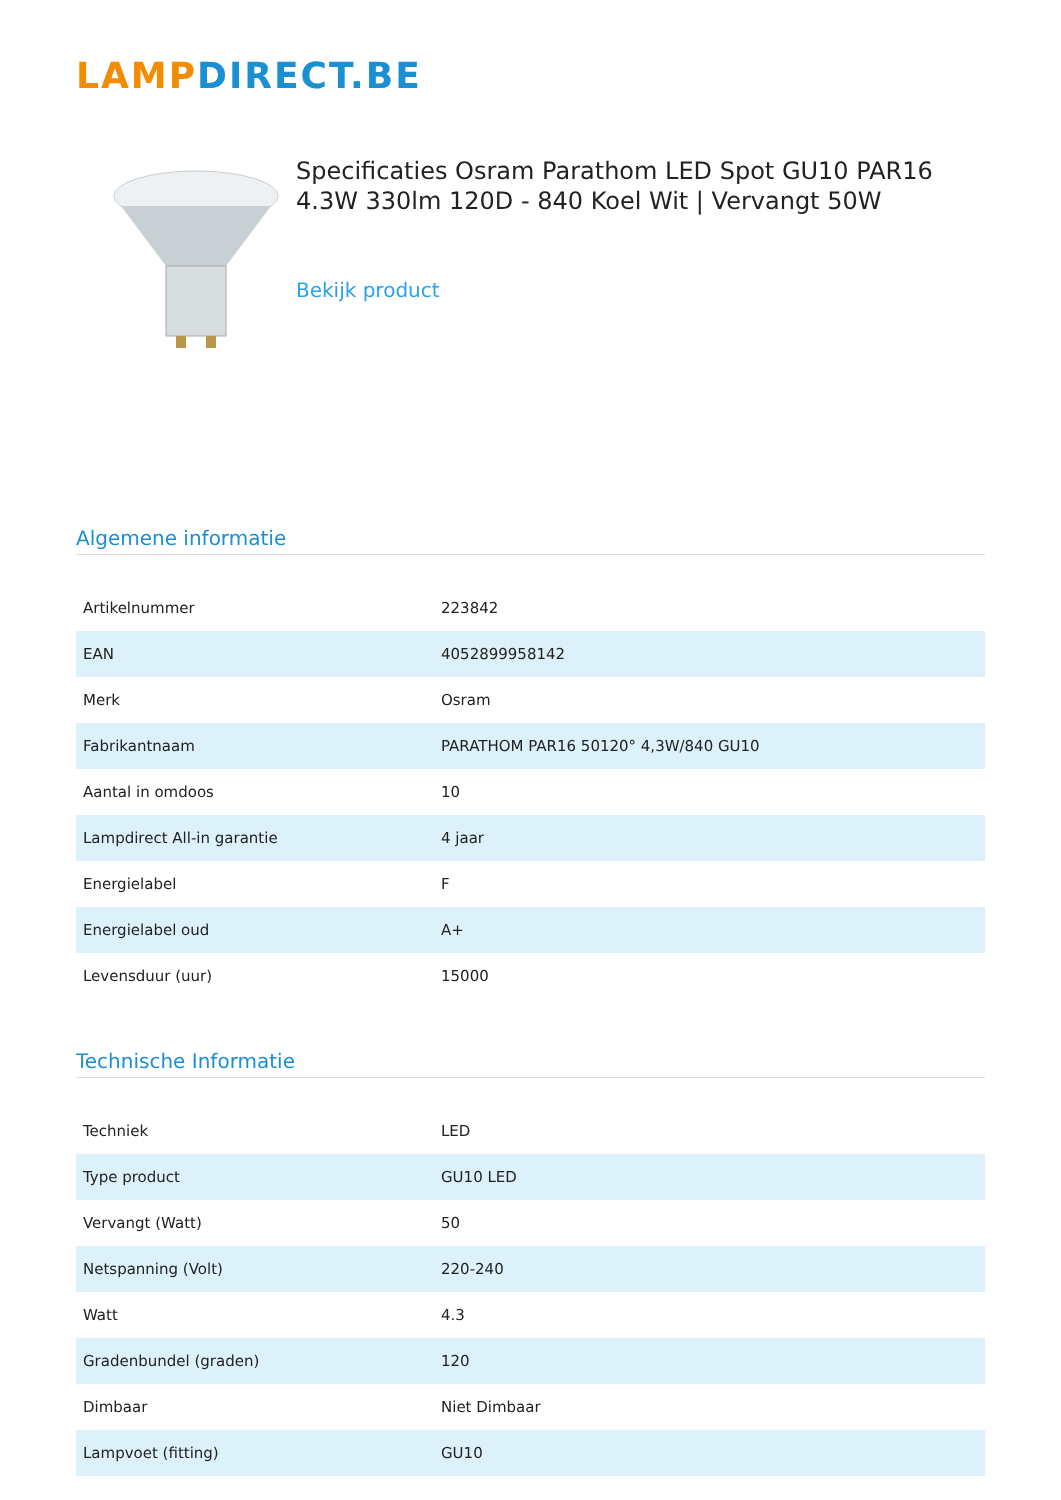LAMP DIRECT.BE
Specificaties Osram Parathom LED Spot GU10 PAR16 4.3W 330lm 120D - 840 Koel Wit | Vervangt 50W
Bekijk product
Algemene informatie
| Artikelnummer | 223842 |
| EAN | 4052899958142 |
| Merk | Osram |
| Fabrikantnaam | PARATHOM PAR16 50120° 4,3W/840 GU10 |
| Aantal in omdoos | 10 |
| Lampdirect All-in garantie | 4 jaar |
| Energielabel | F |
| Energielabel oud | A+ |
| Levensduur (uur) | 15000 |
Technische Informatie
| Techniek | LED |
| Type product | GU10 LED |
| Vervangt (Watt) | 50 |
| Netspanning (Volt) | 220-240 |
| Watt | 4.3 |
| Gradenbundel (graden) | 120 |
| Dimbaar | Niet Dimbaar |
| Lampvoet (fitting) | GU10 |